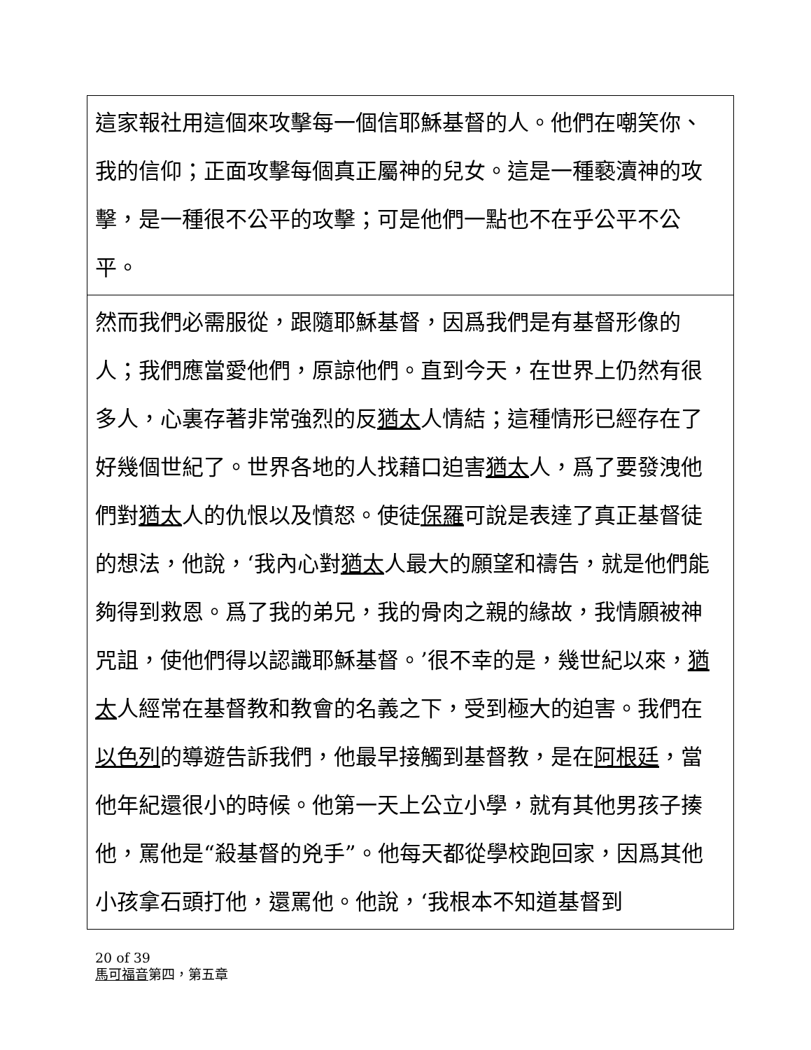| 這家報社用這個來攻擊每一個信耶穌基督的人。他們在嘲笑你、我的信仰；正面攻擊每個真正屬神的兒女。這是一種褻瀆神的攻擊，是一種很不公平的攻擊；可是他們一點也不在乎公平不公平。 |
| 然而我們必需服從，跟隨耶穌基督，因爲我們是有基督形像的人；我們應當愛他們，原諒他們。直到今天，在世界上仍然有很多人，心裏存著非常強烈的反 猶太 人情結；這種情形已經存在了好幾個世紀了。世界各地的人找藉口迫害 猶太 人，爲了要發洩他們對 猶太 人的仇恨以及憤怒。使徒 保羅 可說是表達了真正基督徒的想法，他說，‘我內心對 猶太 人最大的願望和禱告，就是他們能夠得到救恩。爲了我的弟兄，我的骨肉之親的緣故，我情願被神咒詛，使他們得以認識耶穌基督。’很不幸的是，幾世紀以來， 猶太 人經常在基督教和教會的名義之下，受到極大的迫害。我們在 以色列 的導遊告訴我們，他最早接觸到基督教，是在 阿根廷 ，當他年紀還很小的時候。他第一天上公立小學，就有其他男孩子揍他，罵他是“殺基督的兇手”。他每天都從學校跑回家，因爲其他小孩拿石頭打他，還罵他。他說，‘我根本不知道基督到 |
20 of 39
馬可福音第四，第五章